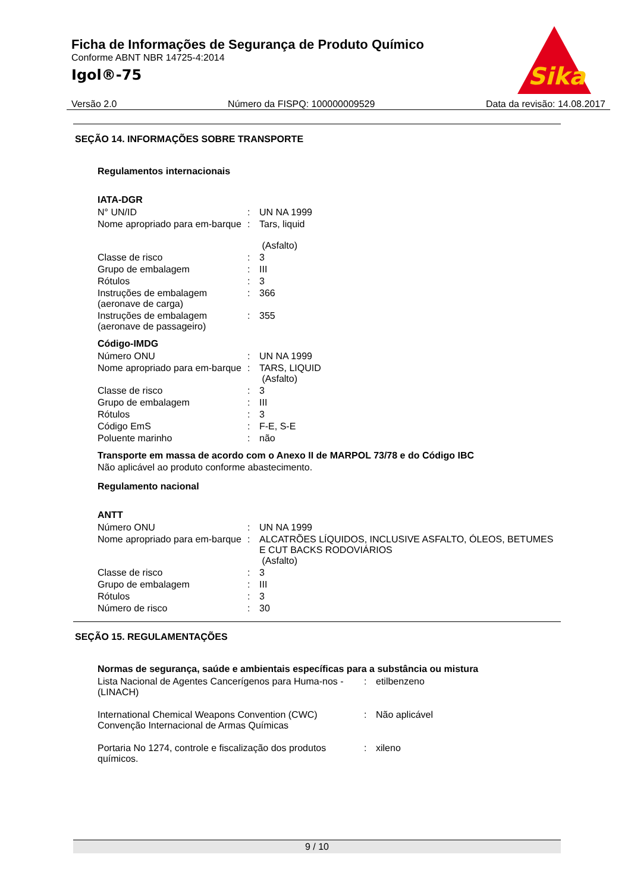Ficha de Informações de Segurança de Produto Químico
Conforme ABNT NBR 14725-4:2014
Igol®-75
Sika
Versão 2.0 Número da FISPQ: 100000009529 Data da revisão: 14.08.2017
SEÇÃO 14. INFORMAÇÕES SOBRE TRANSPORTE
Regulamentos internacionais
IATA-DGR
| N° UN/ID | : | UN NA 1999 |
| Nome apropriado para em-barque | : | Tars, liquid (Asfalto) |
| Classe de risco | : | 3 |
| Grupo de embalagem | : | III |
| Rótulos | : | 3 |
| Instruções de embalagem (aeronave de carga) | : | 366 |
| Instruções de embalagem (aeronave de passageiro) | : | 355 |
Código-IMDG
| Número ONU | : | UN NA 1999 |
| Nome apropriado para em-barque | : | TARS, LIQUID (Asfalto) |
| Classe de risco | : | 3 |
| Grupo de embalagem | : | III |
| Rótulos | : | 3 |
| Código EmS | : | F-E, S-E |
| Poluente marinho | : | não |
Transporte em massa de acordo com o Anexo II de MARPOL 73/78 e do Código IBC
Não aplicável ao produto conforme abastecimento.
Regulamento nacional
ANTT
| Número ONU | : | UN NA 1999 |
| Nome apropriado para em-barque | : | ALCATRÕES LÍQUIDOS, INCLUSIVE ASFALTO, ÓLEOS, BETUMES E CUT BACKS RODOVIÁRIOS (Asfalto) |
| Classe de risco | : | 3 |
| Grupo de embalagem | : | III |
| Rótulos | : | 3 |
| Número de risco | : | 30 |
SEÇÃO 15. REGULAMENTAÇÕES
Normas de segurança, saúde e ambientais específicas para a substância ou mistura
| Lista Nacional de Agentes Cancerígenos para Huma-nos - (LINACH) | : | etilbenzeno |
| International Chemical Weapons Convention (CWC) Convenção Internacional de Armas Químicas | : | Não aplicável |
| Portaria No 1274, controle e fiscalização dos produtos químicos. | : | xileno |
9 / 10